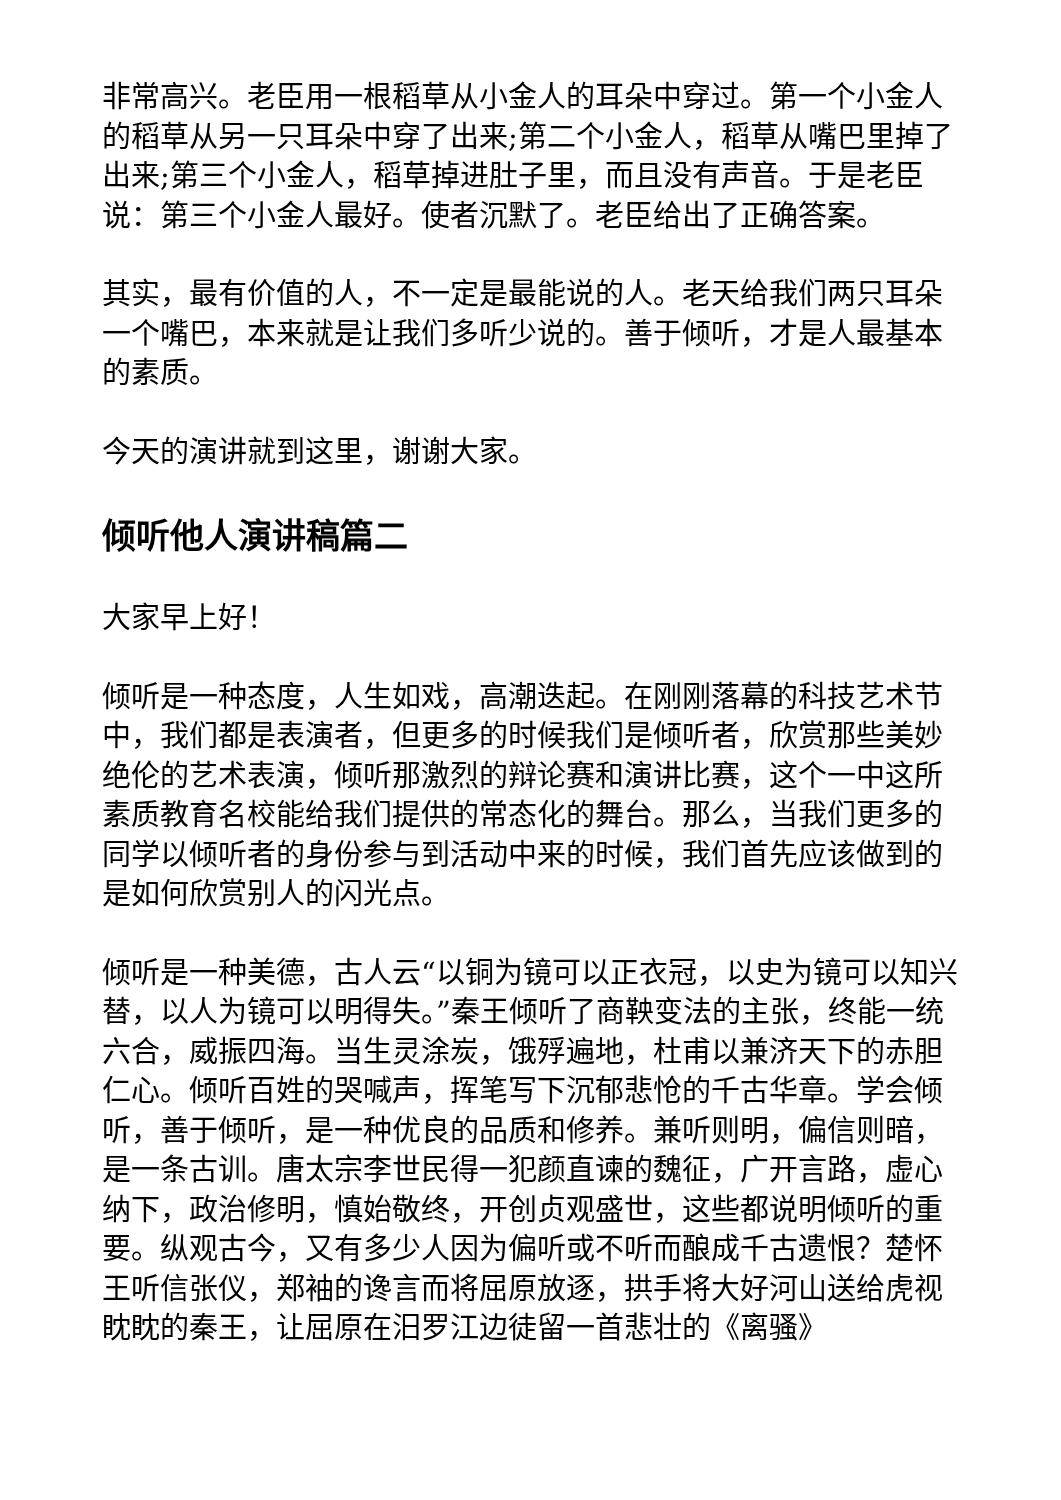非常高兴。老臣用一根稻草从小金人的耳朵中穿过。第一个小金人的稻草从另一只耳朵中穿了出来;第二个小金人，稻草从嘴巴里掉了出来;第三个小金人，稻草掉进肚子里，而且没有声音。于是老臣说：第三个小金人最好。使者沉默了。老臣给出了正确答案。
其实，最有价值的人，不一定是最能说的人。老天给我们两只耳朵一个嘴巴，本来就是让我们多听少说的。善于倾听，才是人最基本的素质。
今天的演讲就到这里，谢谢大家。
倾听他人演讲稿篇二
大家早上好！
倾听是一种态度，人生如戏，高潮迭起。在刚刚落幕的科技艺术节中，我们都是表演者，但更多的时候我们是倾听者，欣赏那些美妙绝伦的艺术表演，倾听那激烈的辩论赛和演讲比赛，这个一中这所素质教育名校能给我们提供的常态化的舞台。那么，当我们更多的同学以倾听者的身份参与到活动中来的时候，我们首先应该做到的是如何欣赏别人的闪光点。
倾听是一种美德，古人云“以铜为镜可以正衣冠，以史为镜可以知兴替，以人为镜可以明得失。”秦王倾听了商鞅变法的主张，终能一统六合，威振四海。当生灵涂炭，饿殍遍地，杜甫以兼济天下的赤胆仁心。倾听百姓的哭喊声，挥笔写下沉郁悲怆的千古华章。学会倾听，善于倾听，是一种优良的品质和修养。兼听则明，偏信则暗，是一条古训。唐太宗李世民得一犯颜直谏的魏征，广开言路，虚心纳下，政治修明，慎始敬终，开创贞观盛世，这些都说明倾听的重要。纵观古今，又有多少人因为偏听或不听而酿成千古遗恨？楚怀王听信张仪，郑袖的谗言而将屈原放逐，拱手将大好河山送给虎视眈眈的秦王，让屈原在汨罗江边徒留一首悲壮的《离骚》